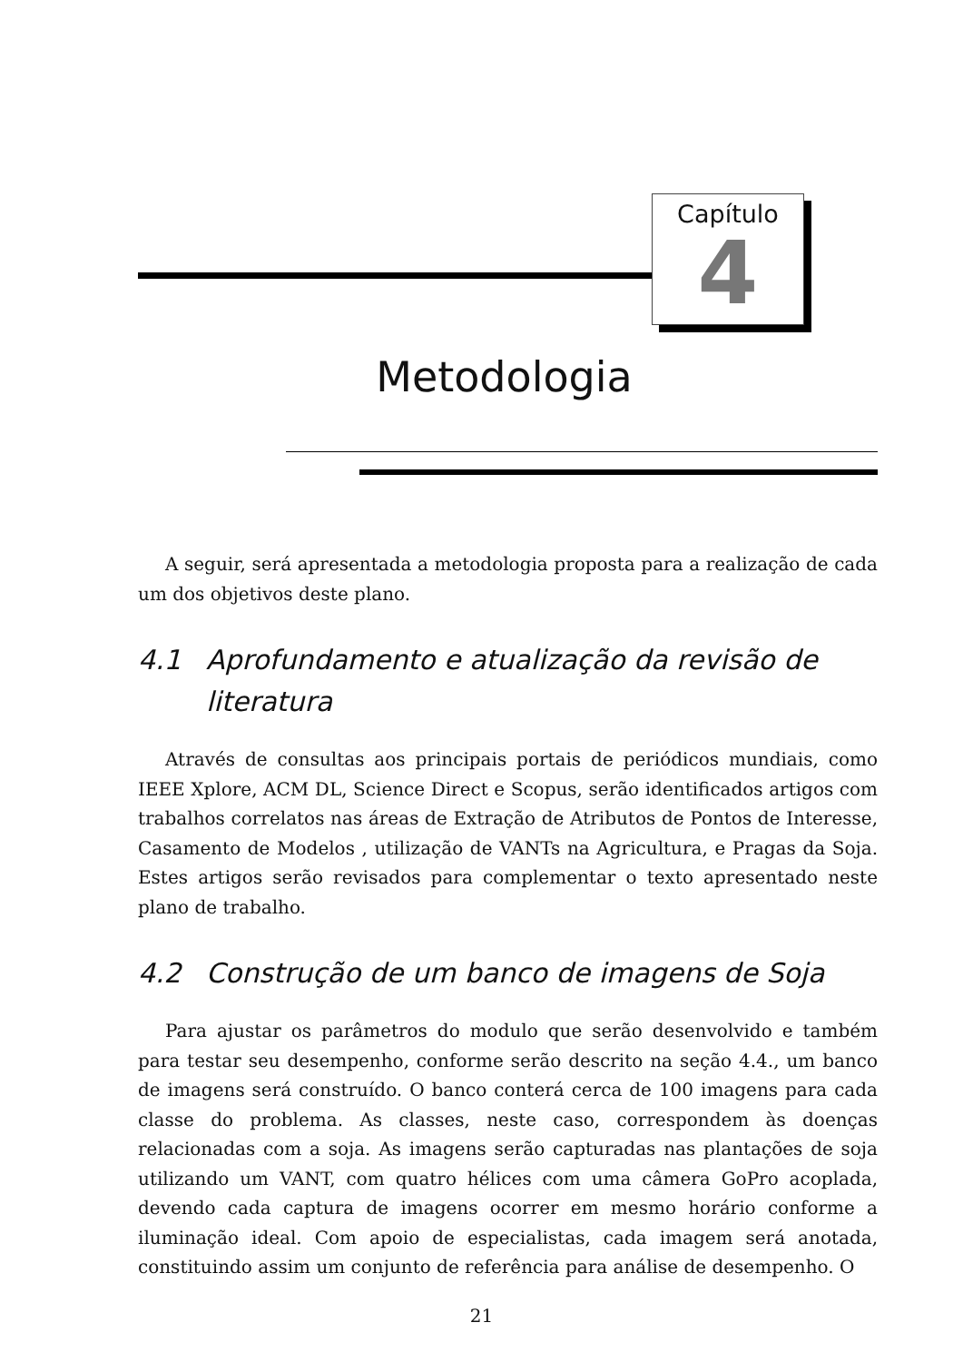Capítulo
4
Metodologia
A seguir, será apresentada a metodologia proposta para a realização de cada um dos objetivos deste plano.
4.1 Aprofundamento e atualização da revisão de literatura
Através de consultas aos principais portais de periódicos mundiais, como IEEE Xplore, ACM DL, Science Direct e Scopus, serão identificados artigos com trabalhos correlatos nas áreas de Extração de Atributos de Pontos de Interesse, Casamento de Modelos , utilização de VANTs na Agricultura, e Pragas da Soja. Estes artigos serão revisados para complementar o texto apresentado neste plano de trabalho.
4.2 Construção de um banco de imagens de Soja
Para ajustar os parâmetros do modulo que serão desenvolvido e também para testar seu desempenho, conforme serão descrito na seção 4.4., um banco de imagens será construído. O banco conterá cerca de 100 imagens para cada classe do problema. As classes, neste caso, correspondem às doenças relacionadas com a soja. As imagens serão capturadas nas plantações de soja utilizando um VANT, com quatro hélices com uma câmera GoPro acoplada, devendo cada captura de imagens ocorrer em mesmo horário conforme a iluminação ideal. Com apoio de especialistas, cada imagem será anotada, constituindo assim um conjunto de referência para análise de desempenho. O
21